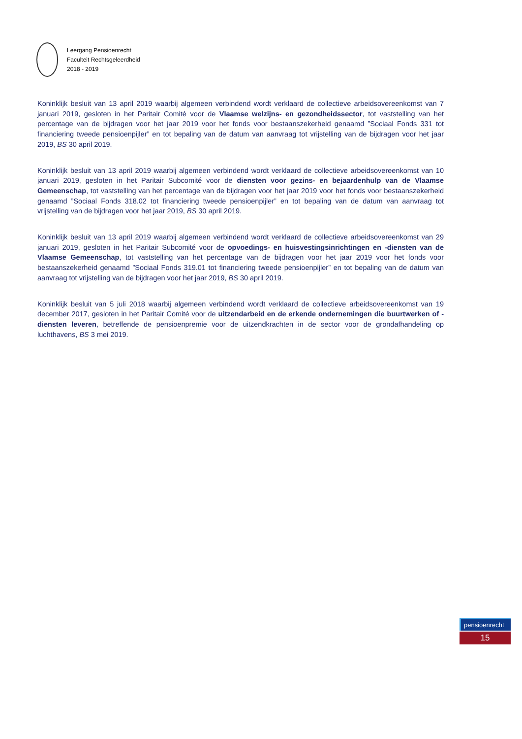Leergang Pensioenrecht
Faculteit Rechtsgeleerdheid
2018 - 2019
Koninklijk besluit van 13 april 2019 waarbij algemeen verbindend wordt verklaard de collectieve arbeidsovereenkomst van 7 januari 2019, gesloten in het Paritair Comité voor de Vlaamse welzijns- en gezondheidssector, tot vaststelling van het percentage van de bijdragen voor het jaar 2019 voor het fonds voor bestaanszekerheid genaamd ”Sociaal Fonds 331 tot financiering tweede pensioenpijler” en tot bepaling van de datum van aanvraag tot vrijstelling van de bijdragen voor het jaar 2019, BS 30 april 2019.
Koninklijk besluit van 13 april 2019 waarbij algemeen verbindend wordt verklaard de collectieve arbeidsovereenkomst van 10 januari 2019, gesloten in het Paritair Subcomité voor de diensten voor gezins- en bejaardenhulp van de Vlaamse Gemeenschap, tot vaststelling van het percentage van de bijdragen voor het jaar 2019 voor het fonds voor bestaanszekerheid genaamd ”Sociaal Fonds 318.02 tot financiering tweede pensioenpijler” en tot bepaling van de datum van aanvraag tot vrijstelling van de bijdragen voor het jaar 2019, BS 30 april 2019.
Koninklijk besluit van 13 april 2019 waarbij algemeen verbindend wordt verklaard de collectieve arbeidsovereenkomst van 29 januari 2019, gesloten in het Paritair Subcomité voor de opvoedings- en huisvestingsinrichtingen en -diensten van de Vlaamse Gemeenschap, tot vaststelling van het percentage van de bijdragen voor het jaar 2019 voor het fonds voor bestaanszekerheid genaamd ”Sociaal Fonds 319.01 tot financiering tweede pensioenpijler” en tot bepaling van de datum van aanvraag tot vrijstelling van de bijdragen voor het jaar 2019, BS 30 april 2019.
Koninklijk besluit van 5 juli 2018 waarbij algemeen verbindend wordt verklaard de collectieve arbeidsovereenkomst van 19 december 2017, gesloten in het Paritair Comité voor de uitzendarbeid en de erkende ondernemingen die buurtwerken of -diensten leveren, betreffende de pensioenpremie voor de uitzendkrachten in de sector voor de grondafhandeling op luchthavens, BS 3 mei 2019.
pensioenrecht
15